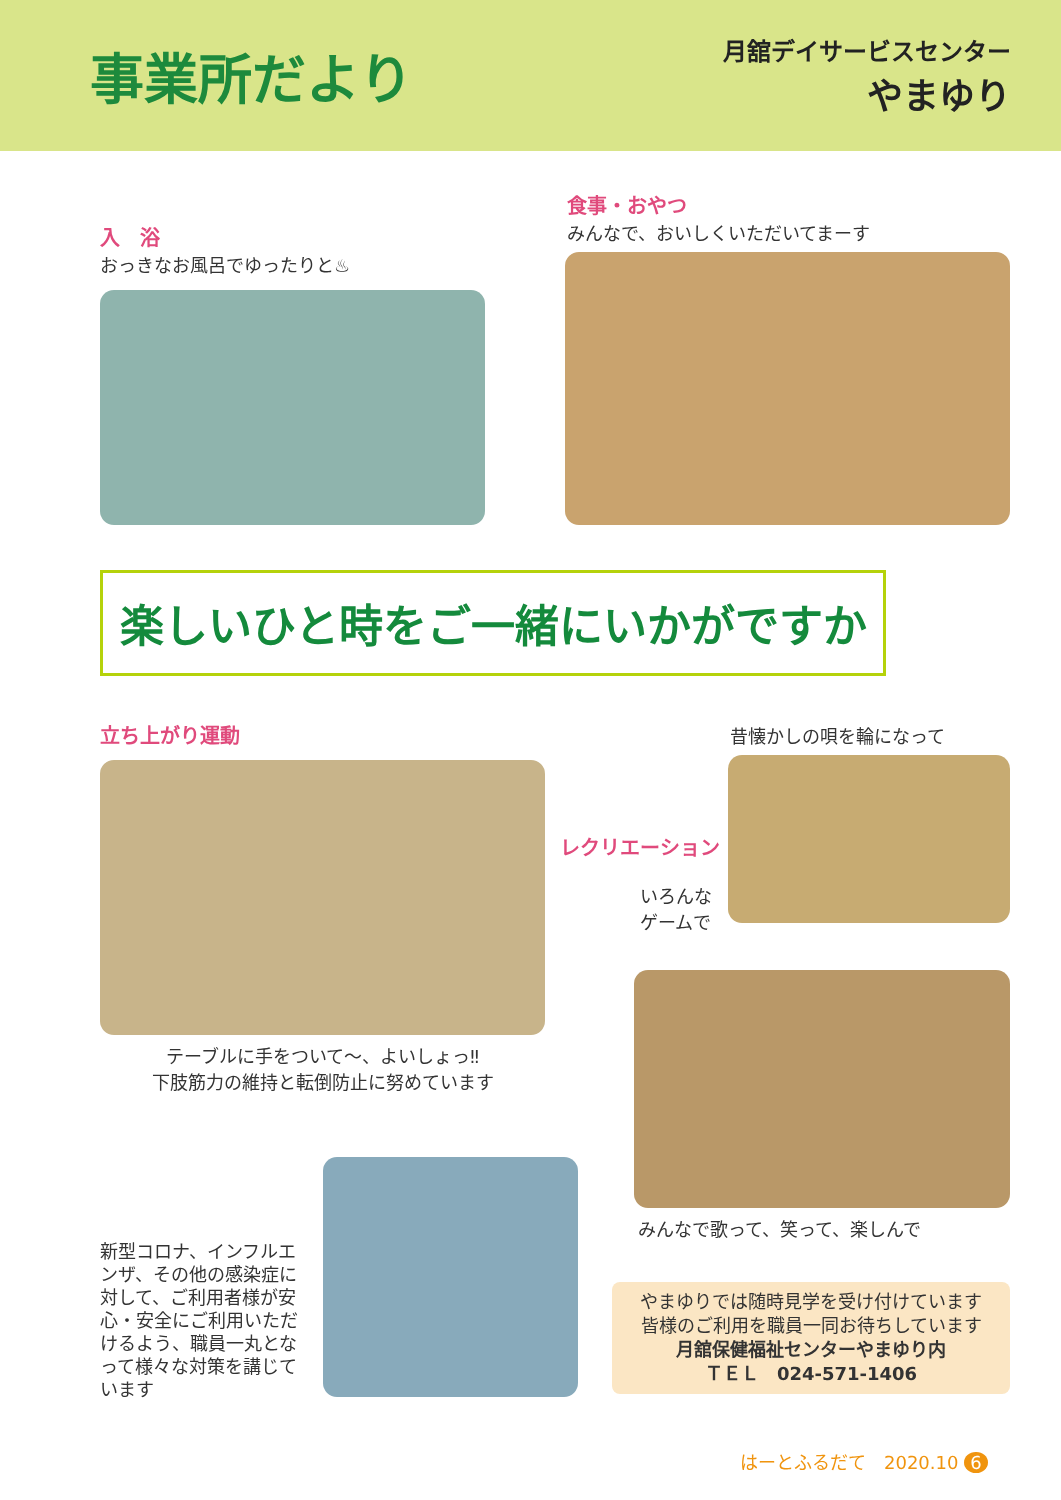事業所だより
月舘デイサービスセンター
やまゆり
入　浴
おっきなお風呂でゆったりと♨
食事・おやつ
みんなで、おいしくいただいてまーす
楽しいひと時をご一緒にいかがですか
立ち上がり運動
テーブルに手をついて～、よいしょっ‼
下肢筋力の維持と転倒防止に努めています
昔懐かしの唄を輪になって
レクリエーション
いろんな
ゲームで
みんなで歌って、笑って、楽しんで
新型コロナ、インフルエンザ、その他の感染症に対して、ご利用者様が安心・安全にご利用いただけるよう、職員一丸となって様々な対策を講じています
やまゆりでは随時見学を受け付けています
皆様のご利用を職員一同お待ちしています
月舘保健福祉センターやまゆり内
ＴＥＬ　024-571-1406
はーとふるだて　2020.10 6